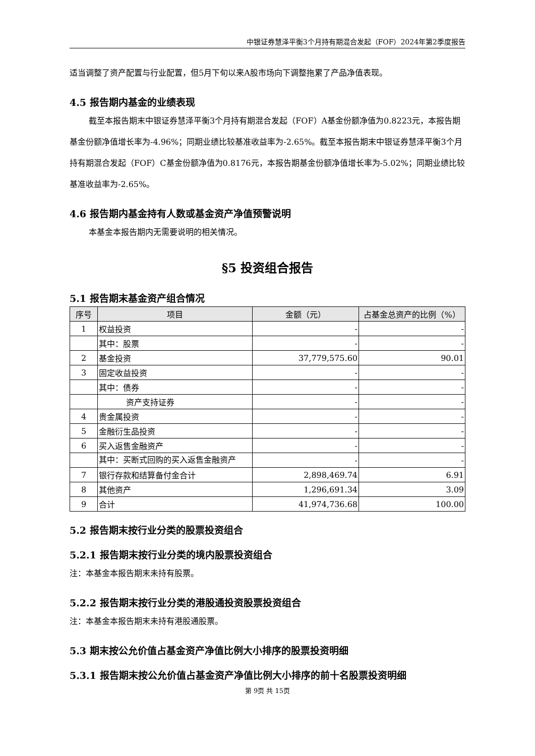中银证券慧泽平衡3个月持有期混合发起（FOF）2024年第2季度报告
适当调整了资产配置与行业配置，但5月下旬以来A股市场向下调整拖累了产品净值表现。
4.5 报告期内基金的业绩表现
截至本报告期末中银证券慧泽平衡3个月持有期混合发起（FOF）A基金份额净值为0.8223元，本报告期基金份额净值增长率为-4.96%；同期业绩比较基准收益率为-2.65%。截至本报告期末中银证券慧泽平衡3个月持有期混合发起（FOF）C基金份额净值为0.8176元，本报告期基金份额净值增长率为-5.02%；同期业绩比较基准收益率为-2.65%。
4.6 报告期内基金持有人数或基金资产净值预警说明
本基金本报告期内无需要说明的相关情况。
§5 投资组合报告
5.1 报告期末基金资产组合情况
| 序号 | 项目 | 金额（元） | 占基金总资产的比例（%） |
| --- | --- | --- | --- |
| 1 | 权益投资 | - | - |
| | 其中：股票 | - | - |
| 2 | 基金投资 | 37,779,575.60 | 90.01 |
| 3 | 固定收益投资 | - | - |
| | 其中：债券 | - | - |
| | 资产支持证券 | - | - |
| 4 | 贵金属投资 | - | - |
| 5 | 金融衍生品投资 | - | - |
| 6 | 买入返售金融资产 | - | - |
| | 其中：买断式回购的买入返售金融资产 | - | - |
| 7 | 银行存款和结算备付金合计 | 2,898,469.74 | 6.91 |
| 8 | 其他资产 | 1,296,691.34 | 3.09 |
| 9 | 合计 | 41,974,736.68 | 100.00 |
5.2 报告期末按行业分类的股票投资组合
5.2.1 报告期末按行业分类的境内股票投资组合
注：本基金本报告期末未持有股票。
5.2.2 报告期末按行业分类的港股通投资股票投资组合
注：本基金本报告期末未持有港股通股票。
5.3 期末按公允价值占基金资产净值比例大小排序的股票投资明细
5.3.1 报告期末按公允价值占基金资产净值比例大小排序的前十名股票投资明细
第 9页 共 15页